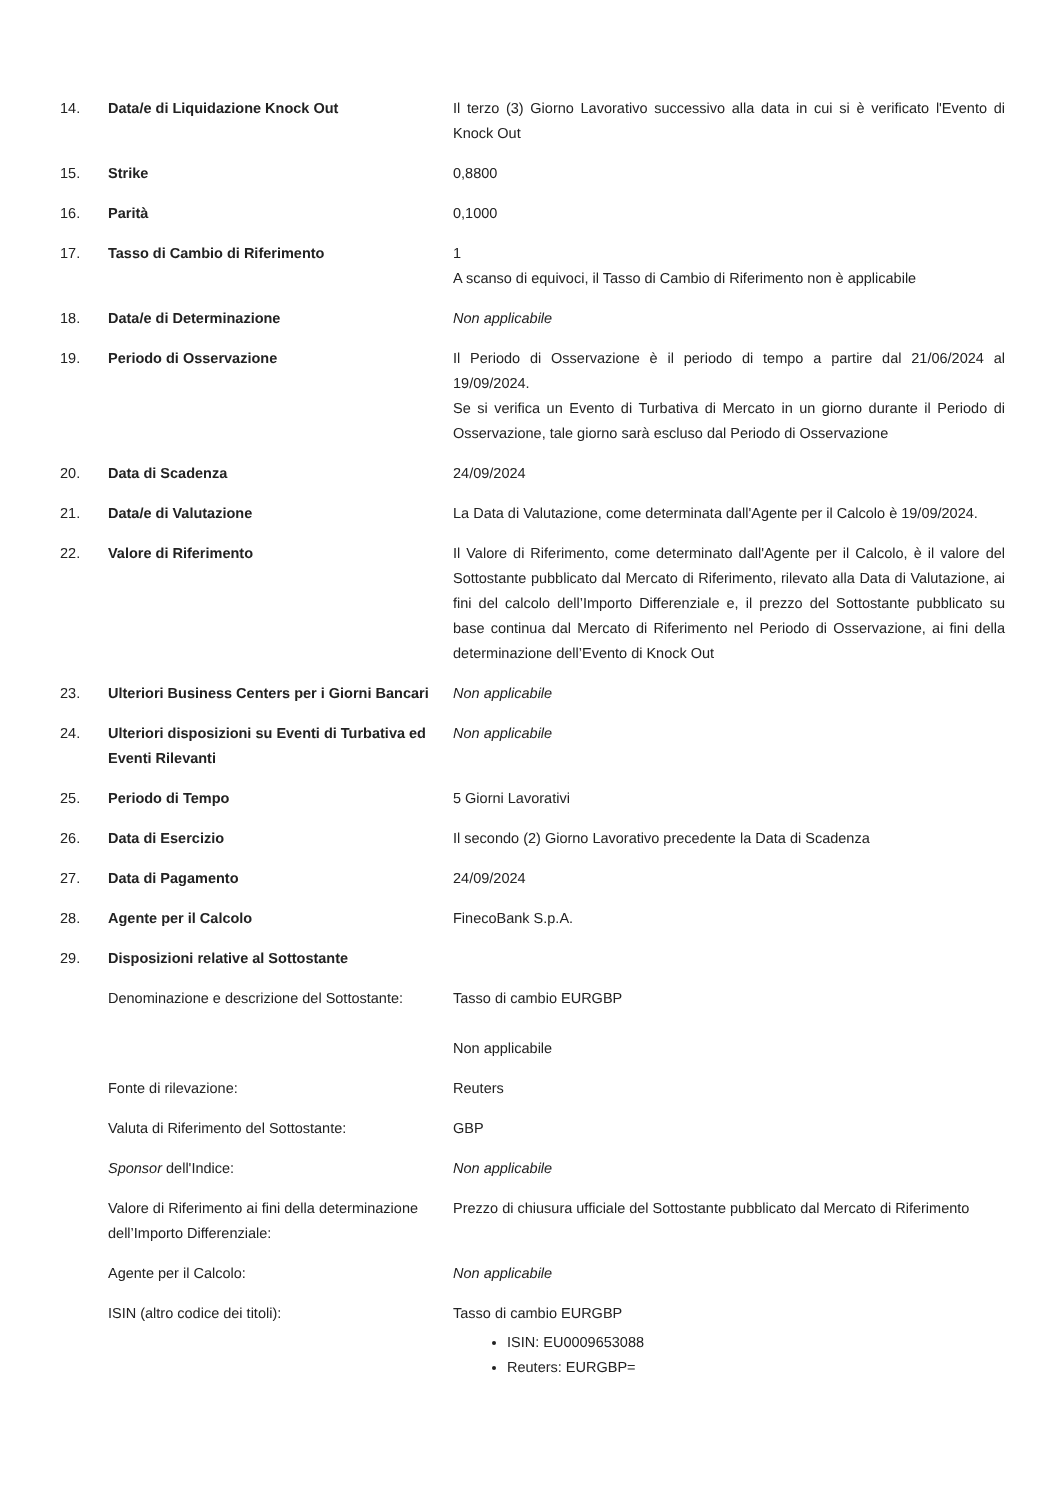| 14. | Data/e di Liquidazione Knock Out | Il terzo (3) Giorno Lavorativo successivo alla data in cui si è verificato l'Evento di Knock Out |
| 15. | Strike | 0,8800 |
| 16. | Parità | 0,1000 |
| 17. | Tasso di Cambio di Riferimento | 1 A scanso di equivoci, il Tasso di Cambio di Riferimento non è applicabile |
| 18. | Data/e di Determinazione | Non applicabile |
| 19. | Periodo di Osservazione | Il Periodo di Osservazione è il periodo di tempo a partire dal 21/06/2024 al 19/09/2024. Se si verifica un Evento di Turbativa di Mercato in un giorno durante il Periodo di Osservazione, tale giorno sarà escluso dal Periodo di Osservazione |
| 20. | Data di Scadenza | 24/09/2024 |
| 21. | Data/e di Valutazione | La Data di Valutazione, come determinata dall'Agente per il Calcolo è 19/09/2024. |
| 22. | Valore di Riferimento | Il Valore di Riferimento, come determinato dall'Agente per il Calcolo, è il valore del Sottostante pubblicato dal Mercato di Riferimento, rilevato alla Data di Valutazione, ai fini del calcolo dell’Importo Differenziale e, il prezzo del Sottostante pubblicato su base continua dal Mercato di Riferimento nel Periodo di Osservazione, ai fini della determinazione dell’Evento di Knock Out |
| 23. | Ulteriori Business Centers per i Giorni Bancari | Non applicabile |
| 24. | Ulteriori disposizioni su Eventi di Turbativa ed Eventi Rilevanti | Non applicabile |
| 25. | Periodo di Tempo | 5 Giorni Lavorativi |
| 26. | Data di Esercizio | Il secondo (2) Giorno Lavorativo precedente la Data di Scadenza |
| 27. | Data di Pagamento | 24/09/2024 |
| 28. | Agente per il Calcolo | FinecoBank S.p.A. |
| 29. | Disposizioni relative al Sottostante | |
| | Denominazione e descrizione del Sottostante: | Tasso di cambio EURGBP |
| | | Non applicabile |
| | Fonte di rilevazione: | Reuters |
| | Valuta di Riferimento del Sottostante: | GBP |
| | Sponsor dell'Indice: | Non applicabile |
| | Valore di Riferimento ai fini della determinazione dell’Importo Differenziale: | Prezzo di chiusura ufficiale del Sottostante pubblicato dal Mercato di Riferimento |
| | Agente per il Calcolo: | Non applicabile |
| | ISIN (altro codice dei titoli): | Tasso di cambio EURGBP ISIN: EU0009653088 Reuters: EURGBP= |